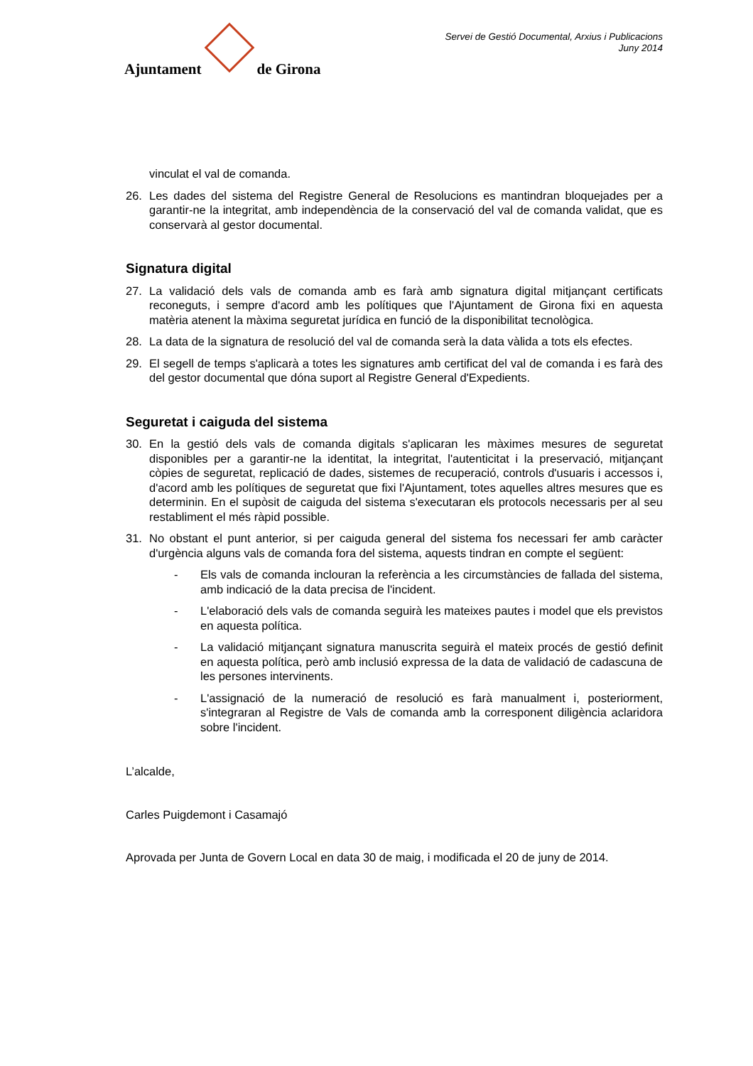Ajuntament
de Girona
Servei de Gestió Documental, Arxius i Publicacions
Juny 2014
vinculat el val de comanda.
26. Les dades del sistema del Registre General de Resolucions es mantindran bloquejades per a garantir-ne la integritat, amb independència de la conservació del val de comanda validat, que es conservarà al gestor documental.
Signatura digital
27. La validació dels vals de comanda amb es farà amb signatura digital mitjançant certificats reconeguts, i sempre d'acord amb les polítiques que l'Ajuntament de Girona fixi en aquesta matèria atenent la màxima seguretat jurídica en funció de la disponibilitat tecnològica.
28. La data de la signatura de resolució del val de comanda serà la data vàlida a tots els efectes.
29. El segell de temps s'aplicarà a totes les signatures amb certificat del val de comanda i es farà des del gestor documental que dóna suport al Registre General d'Expedients.
Seguretat i caiguda del sistema
30. En la gestió dels vals de comanda digitals s'aplicaran les màximes mesures de seguretat disponibles per a garantir-ne la identitat, la integritat, l'autenticitat i la preservació, mitjançant còpies de seguretat, replicació de dades, sistemes de recuperació, controls d'usuaris i accessos i, d'acord amb les polítiques de seguretat que fixi l'Ajuntament, totes aquelles altres mesures que es determinin. En el supòsit de caiguda del sistema s'executaran els protocols necessaris per al seu restabliment el més ràpid possible.
31. No obstant el punt anterior, si per caiguda general del sistema fos necessari fer amb caràcter d'urgència alguns vals de comanda fora del sistema, aquests tindran en compte el següent:
- Els vals de comanda inclouran la referència a les circumstàncies de fallada del sistema, amb indicació de la data precisa de l'incident.
- L'elaboració dels vals de comanda seguirà les mateixes pautes i model que els previstos en aquesta política.
- La validació mitjançant signatura manuscrita seguirà el mateix procés de gestió definit en aquesta política, però amb inclusió expressa de la data de validació de cadascuna de les persones intervinents.
- L'assignació de la numeració de resolució es farà manualment i, posteriorment, s'integraran al Registre de Vals de comanda amb la corresponent diligència aclaridora sobre l'incident.
L’alcalde,
Carles Puigdemont i Casamajó
Aprovada per Junta de Govern Local en data 30 de maig, i modificada el 20 de juny de 2014.